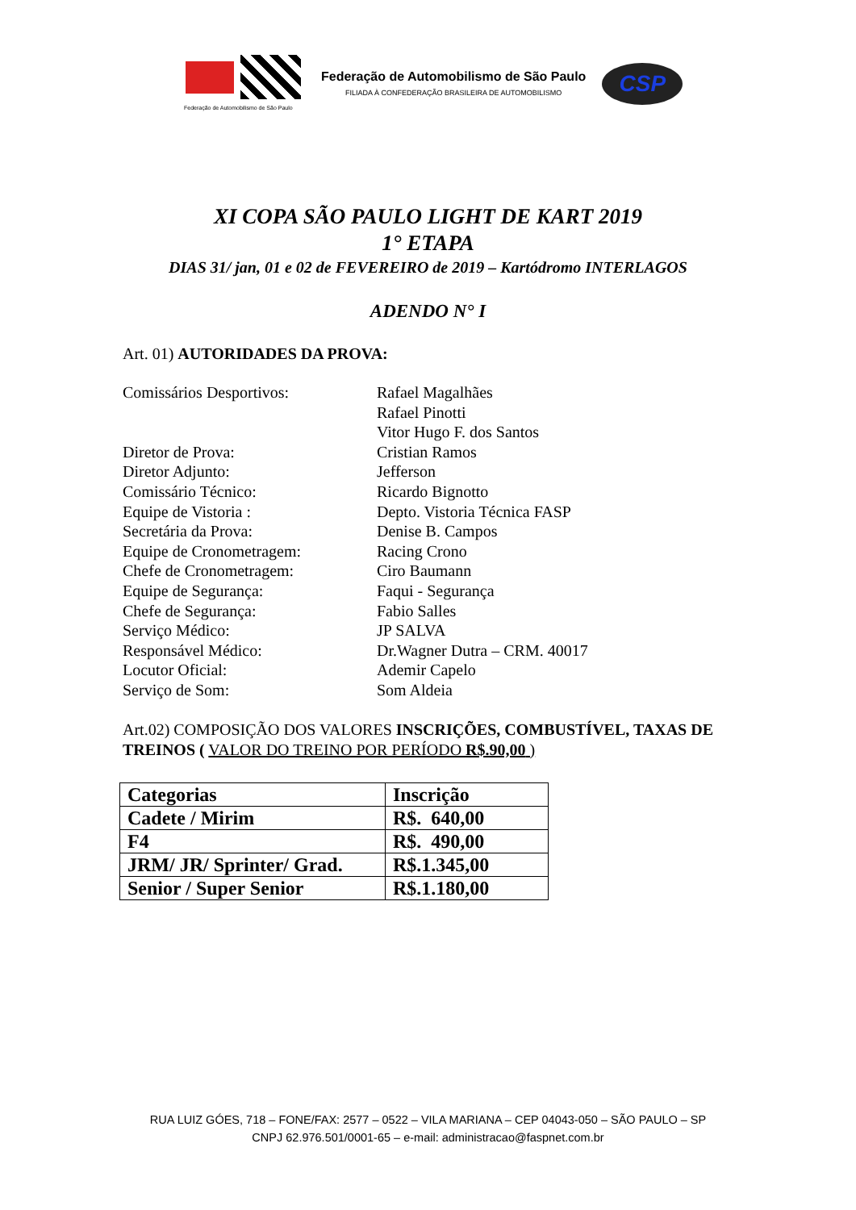Federação de Automobilismo de São Paulo
Federação de Automobilismo de São Paulo
FILIADA À CONFEDERAÇÃO BRASILEIRA DE AUTOMOBILISMO
CSP
XI COPA SÃO PAULO LIGHT DE KART 2019
1° ETAPA
DIAS 31/ jan, 01 e 02 de FEVEREIRO de 2019 – Kartódromo INTERLAGOS
ADENDO N° I
Art. 01) AUTORIDADES DA PROVA:
Comissários Desportivos:
Rafael Magalhães
Rafael Pinotti
Vitor Hugo F. dos Santos
Diretor de Prova:
Cristian Ramos
Diretor Adjunto:
Jefferson
Comissário Técnico:
Ricardo Bignotto
Equipe de Vistoria :
Depto. Vistoria Técnica FASP
Secretária da Prova:
Denise B. Campos
Equipe de Cronometragem:
Racing Crono
Chefe de Cronometragem:
Ciro Baumann
Equipe de Segurança:
Faqui - Segurança
Chefe de Segurança:
Fabio Salles
Serviço Médico:
JP SALVA
Responsável Médico:
Dr.Wagner Dutra – CRM. 40017
Locutor Oficial:
Ademir Capelo
Serviço de Som:
Som Aldeia
Art.02) COMPOSIÇÃO DOS VALORES INSCRIÇÕES, COMBUSTÍVEL, TAXAS DE TREINOS ( VALOR DO TREINO POR PERÍODO R$.90,00 )
| Categorias | Inscrição |
| --- | --- |
| Cadete / Mirim | R$. 640,00 |
| F4 | R$. 490,00 |
| JRM/ JR/ Sprinter/ Grad. | R$.1.345,00 |
| Senior / Super Senior | R$.1.180,00 |
RUA LUIZ GÓES, 718 – FONE/FAX: 2577 – 0522 – VILA MARIANA – CEP 04043-050 – SÃO PAULO – SP
CNPJ 62.976.501/0001-65 – e-mail: administracao@faspnet.com.br